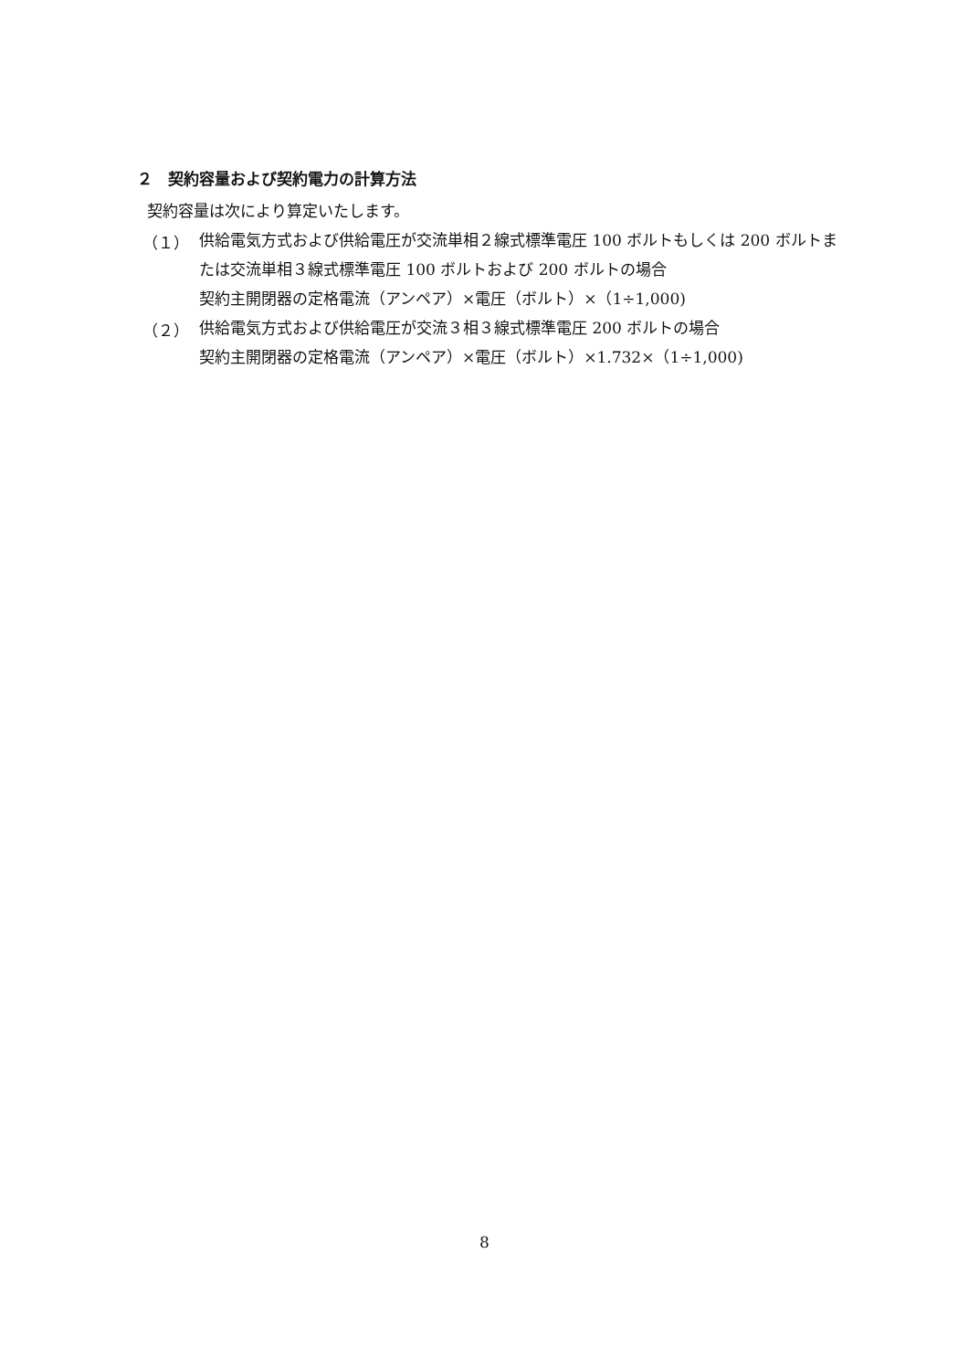２　契約容量および契約電力の計算方法
契約容量は次により算定いたします。
（１）
供給電気方式および供給電圧が交流単相２線式標準電圧 100 ボルトもしくは 200 ボルトまたは交流単相３線式標準電圧 100 ボルトおよび 200 ボルトの場合
契約主開閉器の定格電流（アンペア）×電圧（ボルト）×（1÷1,000)
（２）
供給電気方式および供給電圧が交流３相３線式標準電圧 200 ボルトの場合
契約主開閉器の定格電流（アンペア）×電圧（ボルト）×1.732×（1÷1,000)
8